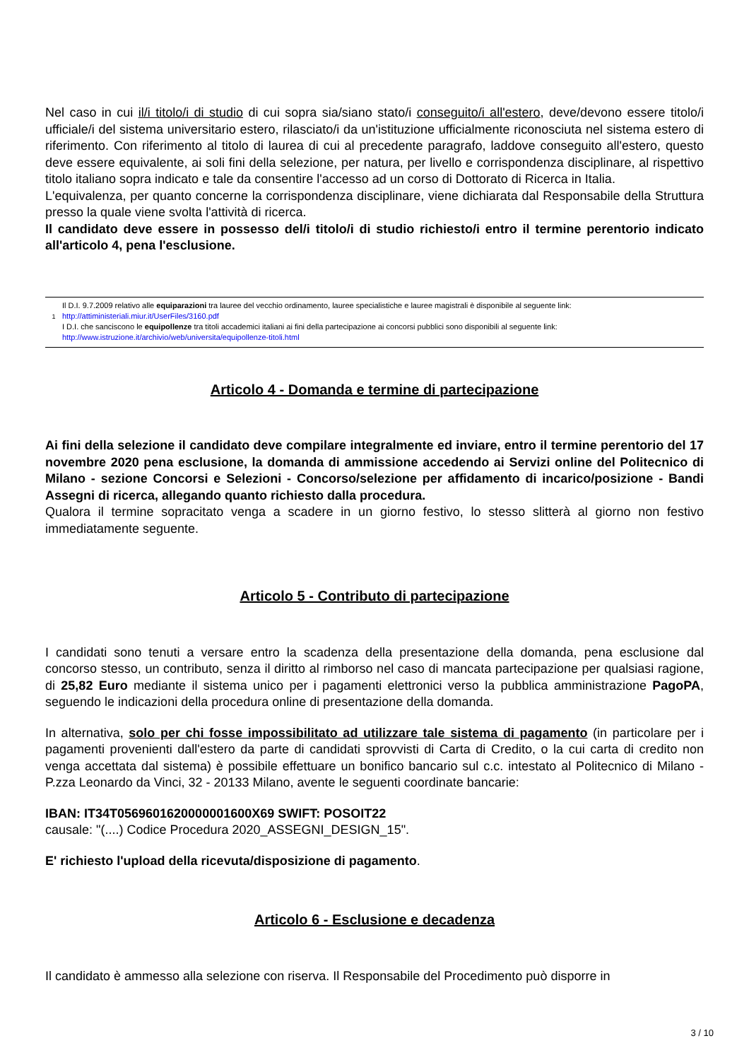Nel caso in cui il/i titolo/i di studio di cui sopra sia/siano stato/i conseguito/i all'estero, deve/devono essere titolo/i ufficiale/i del sistema universitario estero, rilasciato/i da un'istituzione ufficialmente riconosciuta nel sistema estero di riferimento. Con riferimento al titolo di laurea di cui al precedente paragrafo, laddove conseguito all'estero, questo deve essere equivalente, ai soli fini della selezione, per natura, per livello e corrispondenza disciplinare, al rispettivo titolo italiano sopra indicato e tale da consentire l'accesso ad un corso di Dottorato di Ricerca in Italia.
L'equivalenza, per quanto concerne la corrispondenza disciplinare, viene dichiarata dal Responsabile della Struttura presso la quale viene svolta l'attività di ricerca.
Il candidato deve essere in possesso del/i titolo/i di studio richiesto/i entro il termine perentorio indicato all'articolo 4, pena l'esclusione.
1
Il D.I. 9.7.2009 relativo alle equiparazioni tra lauree del vecchio ordinamento, lauree specialistiche e lauree magistrali è disponibile al seguente link:
http://attiministeriali.miur.it/UserFiles/3160.pdf
I D.I. che sanciscono le equipollenze tra titoli accademici italiani ai fini della partecipazione ai concorsi pubblici sono disponibili al seguente link:
http://www.istruzione.it/archivio/web/universita/equipollenze-titoli.html
Articolo 4 - Domanda e termine di partecipazione
Ai fini della selezione il candidato deve compilare integralmente ed inviare, entro il termine perentorio del 17 novembre 2020 pena esclusione, la domanda di ammissione accedendo ai Servizi online del Politecnico di Milano - sezione Concorsi e Selezioni - Concorso/selezione per affidamento di incarico/posizione - Bandi Assegni di ricerca, allegando quanto richiesto dalla procedura.
Qualora il termine sopracitato venga a scadere in un giorno festivo, lo stesso slitterà al giorno non festivo immediatamente seguente.
Articolo 5 - Contributo di partecipazione
I candidati sono tenuti a versare entro la scadenza della presentazione della domanda, pena esclusione dal concorso stesso, un contributo, senza il diritto al rimborso nel caso di mancata partecipazione per qualsiasi ragione, di 25,82 Euro mediante il sistema unico per i pagamenti elettronici verso la pubblica amministrazione PagoPA, seguendo le indicazioni della procedura online di presentazione della domanda.
In alternativa, solo per chi fosse impossibilitato ad utilizzare tale sistema di pagamento (in particolare per i pagamenti provenienti dall'estero da parte di candidati sprovvisti di Carta di Credito, o la cui carta di credito non venga accettata dal sistema) è possibile effettuare un bonifico bancario sul c.c. intestato al Politecnico di Milano - P.zza Leonardo da Vinci, 32 - 20133 Milano, avente le seguenti coordinate bancarie:
IBAN: IT34T0569601620000001600X69 SWIFT: POSOIT22
causale: "(....) Codice Procedura 2020_ASSEGNI_DESIGN_15".
E' richiesto l'upload della ricevuta/disposizione di pagamento.
Articolo 6 - Esclusione e decadenza
Il candidato è ammesso alla selezione con riserva. Il Responsabile del Procedimento può disporre in
3 / 10